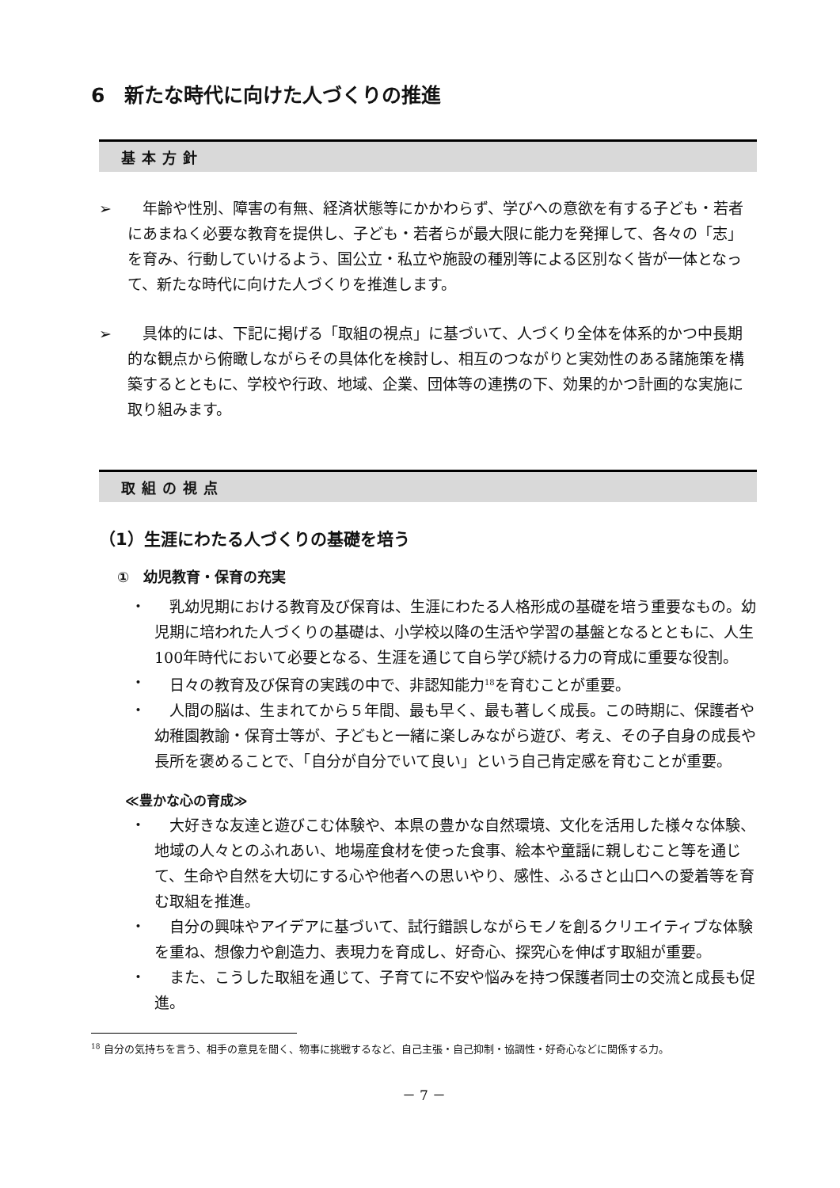6　新たな時代に向けた人づくりの推進
基本方針
➢ 　年齢や性別、障害の有無、経済状態等にかかわらず、学びへの意欲を有する子ども・若者にあまねく必要な教育を提供し、子ども・若者らが最大限に能力を発揮して、各々の「志」を育み、行動していけるよう、国公立・私立や施設の種別等による区別なく皆が一体となって、新たな時代に向けた人づくりを推進します。
➢ 　具体的には、下記に掲げる「取組の視点」に基づいて、人づくり全体を体系的かつ中長期的な観点から俯瞰しながらその具体化を検討し、相互のつながりと実効性のある諸施策を構築するとともに、学校や行政、地域、企業、団体等の連携の下、効果的かつ計画的な実施に取り組みます。
取組の視点
（1）生涯にわたる人づくりの基礎を培う
①　幼児教育・保育の充実
・ 　乳幼児期における教育及び保育は、生涯にわたる人格形成の基礎を培う重要なもの。幼児期に培われた人づくりの基礎は、小学校以降の生活や学習の基盤となるとともに、人生100年時代において必要となる、生涯を通じて自ら学び続ける力の育成に重要な役割。
・ 　日々の教育及び保育の実践の中で、非認知能力<sup>18</sup>を育むことが重要。
・ 　人間の脳は、生まれてから５年間、最も早く、最も著しく成長。この時期に、保護者や幼稚園教諭・保育士等が、子どもと一緒に楽しみながら遊び、考え、その子自身の成長や長所を褒めることで、「自分が自分でいて良い」という自己肯定感を育むことが重要。
≪豊かな心の育成≫
・ 　大好きな友達と遊びこむ体験や、本県の豊かな自然環境、文化を活用した様々な体験、地域の人々とのふれあい、地場産食材を使った食事、絵本や童謡に親しむこと等を通じて、生命や自然を大切にする心や他者への思いやり、感性、ふるさと山口への愛着等を育む取組を推進。
・ 　自分の興味やアイデアに基づいて、試行錯誤しながらモノを創るクリエイティブな体験を重ね、想像力や創造力、表現力を育成し、好奇心、探究心を伸ばす取組が重要。
・ 　また、こうした取組を通じて、子育てに不安や悩みを持つ保護者同士の交流と成長も促進。
<sup>18</sup> 自分の気持ちを言う、相手の意見を聞く、物事に挑戦するなど、自己主張・自己抑制・協調性・好奇心などに関係する力。
－ 7 －